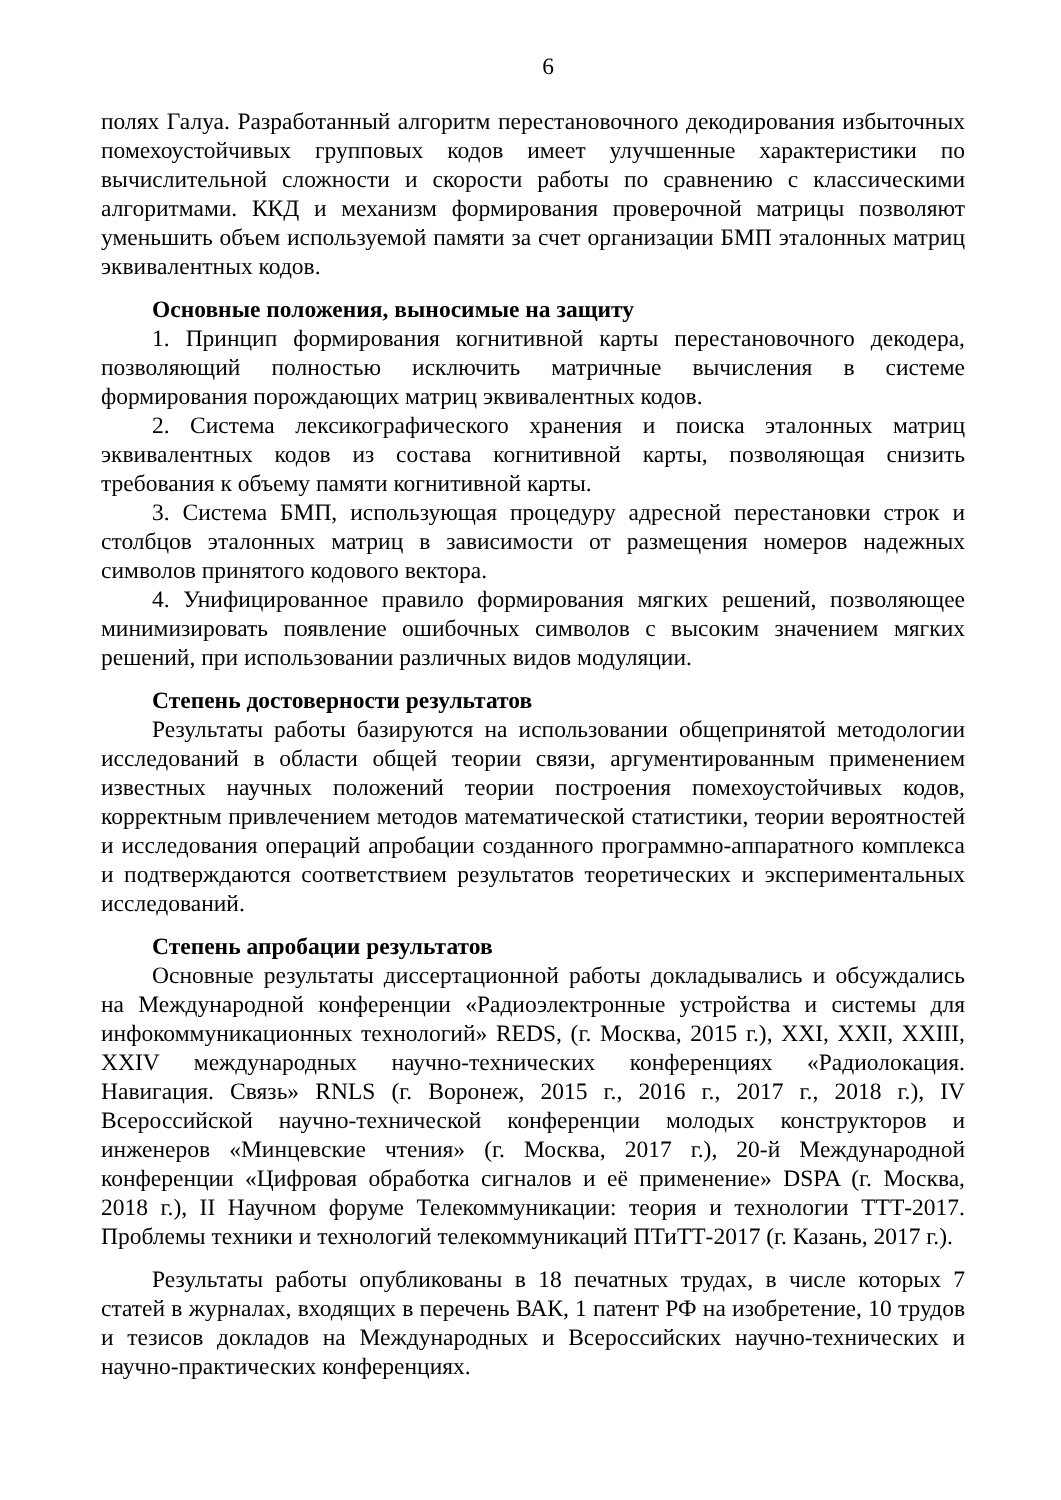6
полях Галуа. Разработанный алгоритм перестановочного декодирования избыточных помехоустойчивых групповых кодов имеет улучшенные характеристики по вычислительной сложности и скорости работы по сравнению с классическими алгоритмами. ККД и механизм формирования проверочной матрицы позволяют уменьшить объем используемой памяти за счет организации БМП эталонных матриц эквивалентных кодов.
Основные положения, выносимые на защиту
1. Принцип формирования когнитивной карты перестановочного декодера, позволяющий полностью исключить матричные вычисления в системе формирования порождающих матриц эквивалентных кодов.
2. Система лексикографического хранения и поиска эталонных матриц эквивалентных кодов из состава когнитивной карты, позволяющая снизить требования к объему памяти когнитивной карты.
3. Система БМП, использующая процедуру адресной перестановки строк и столбцов эталонных матриц в зависимости от размещения номеров надежных символов принятого кодового вектора.
4. Унифицированное правило формирования мягких решений, позволяющее минимизировать появление ошибочных символов с высоким значением мягких решений, при использовании различных видов модуляции.
Степень достоверности результатов
Результаты работы базируются на использовании общепринятой методологии исследований в области общей теории связи, аргументированным применением известных научных положений теории построения помехоустойчивых кодов, корректным привлечением методов математической статистики, теории вероятностей и исследования операций апробации созданного программно-аппаратного комплекса и подтверждаются соответствием результатов теоретических и экспериментальных исследований.
Степень апробации результатов
Основные результаты диссертационной работы докладывались и обсуждались на Международной конференции «Радиоэлектронные устройства и системы для инфокоммуникационных технологий» REDS, (г. Москва, 2015 г.), XXI, XXII, XXIII, XXIV международных научно-технических конференциях «Радиолокация. Навигация. Связь» RNLS (г. Воронеж, 2015 г., 2016 г., 2017 г., 2018 г.), IV Всероссийской научно-технической конференции молодых конструкторов и инженеров «Минцевские чтения» (г. Москва, 2017 г.), 20-й Международной конференции «Цифровая обработка сигналов и её применение» DSPA (г. Москва, 2018 г.), II Научном форуме Телекоммуникации: теория и технологии ТТТ-2017. Проблемы техники и технологий телекоммуникаций ПТиТТ-2017 (г. Казань, 2017 г.).
Результаты работы опубликованы в 18 печатных трудах, в числе которых 7 статей в журналах, входящих в перечень ВАК, 1 патент РФ на изобретение, 10 трудов и тезисов докладов на Международных и Всероссийских научно-технических и научно-практических конференциях.